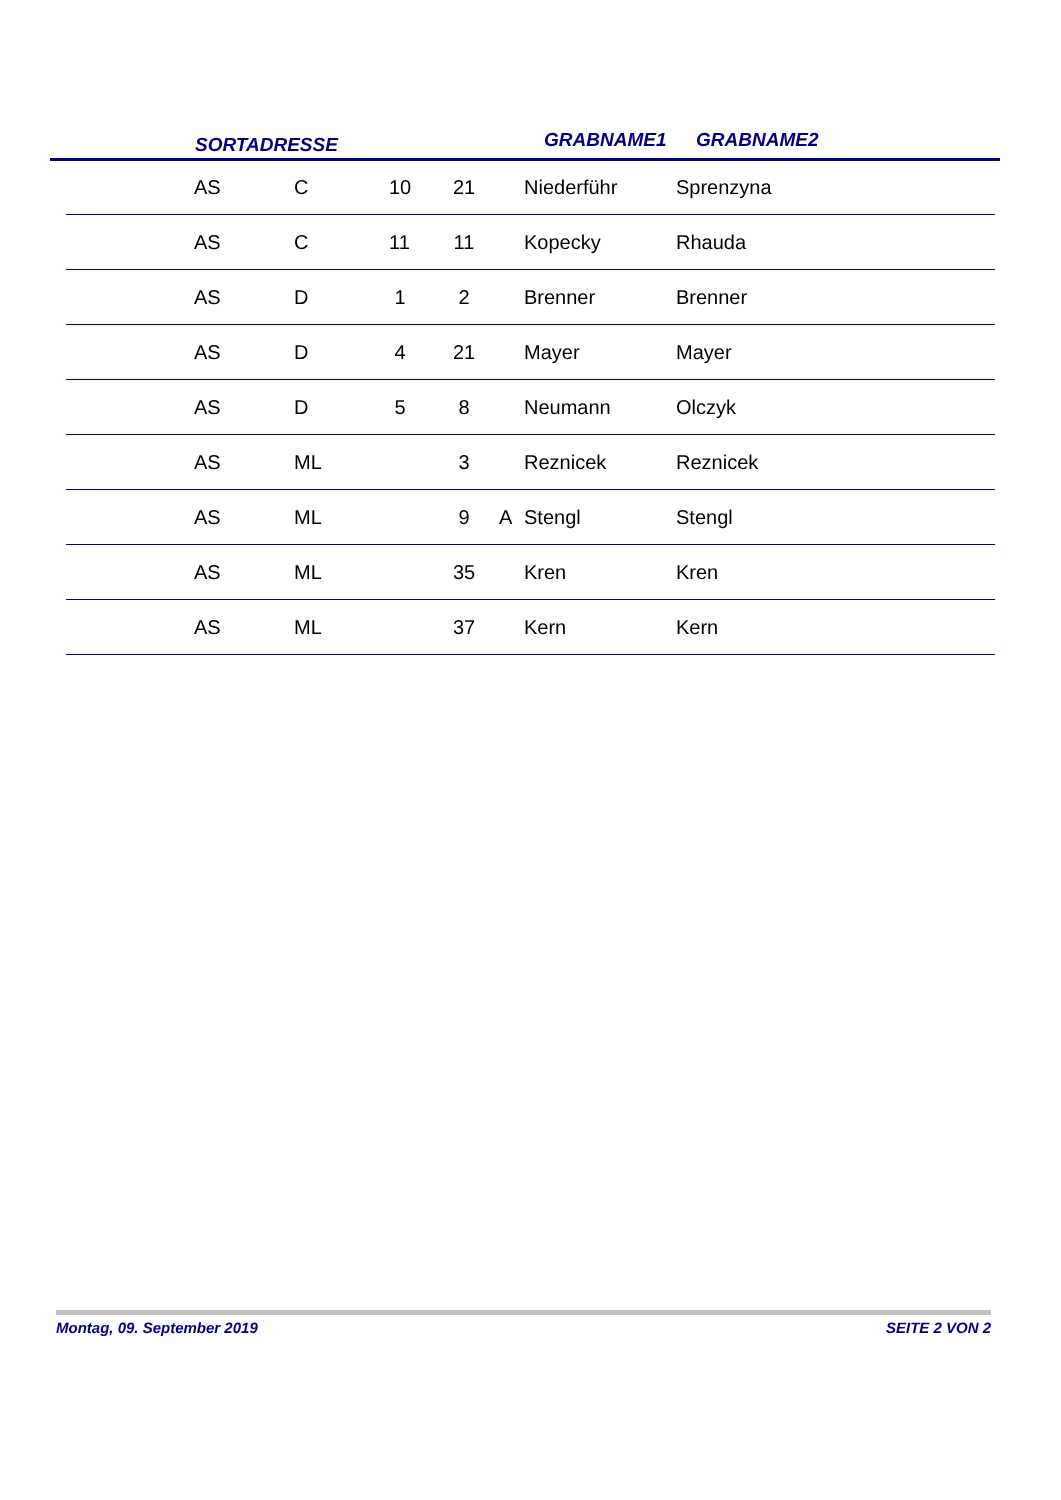SORTADRESSE GRABNAME1 GRABNAME2
| | AS | C | 10 | 21 | | Niederführ | Sprenzyna |
| | AS | C | 11 | 11 | | Kopecky | Rhauda |
| | AS | D | 1 | 2 | | Brenner | Brenner |
| | AS | D | 4 | 21 | | Mayer | Mayer |
| | AS | D | 5 | 8 | | Neumann | Olczyk |
| | AS | ML | | 3 | | Reznicek | Reznicek |
| | AS | ML | | 9 | A | Stengl | Stengl |
| | AS | ML | | 35 | | Kren | Kren |
| | AS | ML | | 37 | | Kern | Kern |
Montag, 09. September 2019 SEITE 2 VON 2